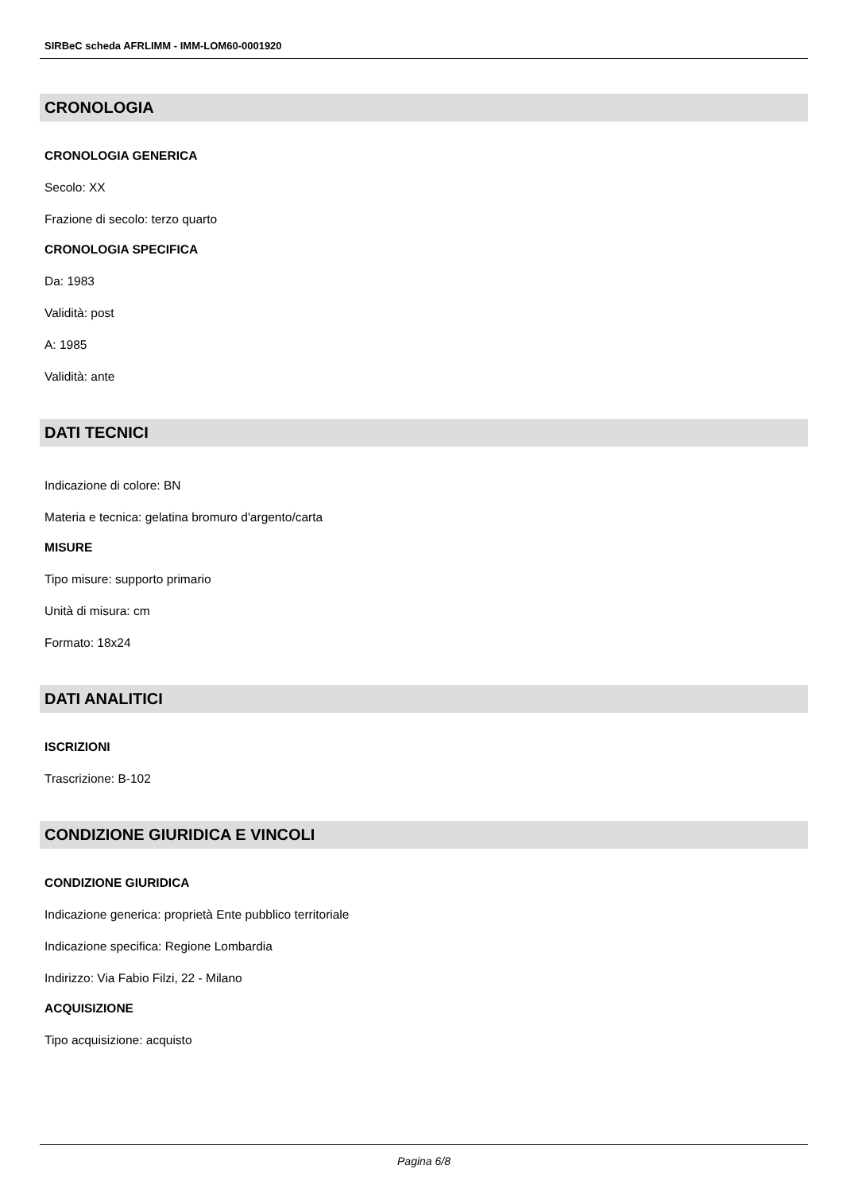SIRBeC scheda AFRLIMM - IMM-LOM60-0001920
CRONOLOGIA
CRONOLOGIA GENERICA
Secolo: XX
Frazione di secolo: terzo quarto
CRONOLOGIA SPECIFICA
Da: 1983
Validità: post
A: 1985
Validità: ante
DATI TECNICI
Indicazione di colore: BN
Materia e tecnica: gelatina bromuro d'argento/carta
MISURE
Tipo misure: supporto primario
Unità di misura: cm
Formato: 18x24
DATI ANALITICI
ISCRIZIONI
Trascrizione: B-102
CONDIZIONE GIURIDICA E VINCOLI
CONDIZIONE GIURIDICA
Indicazione generica: proprietà Ente pubblico territoriale
Indicazione specifica: Regione Lombardia
Indirizzo: Via Fabio Filzi, 22 - Milano
ACQUISIZIONE
Tipo acquisizione: acquisto
Pagina 6/8